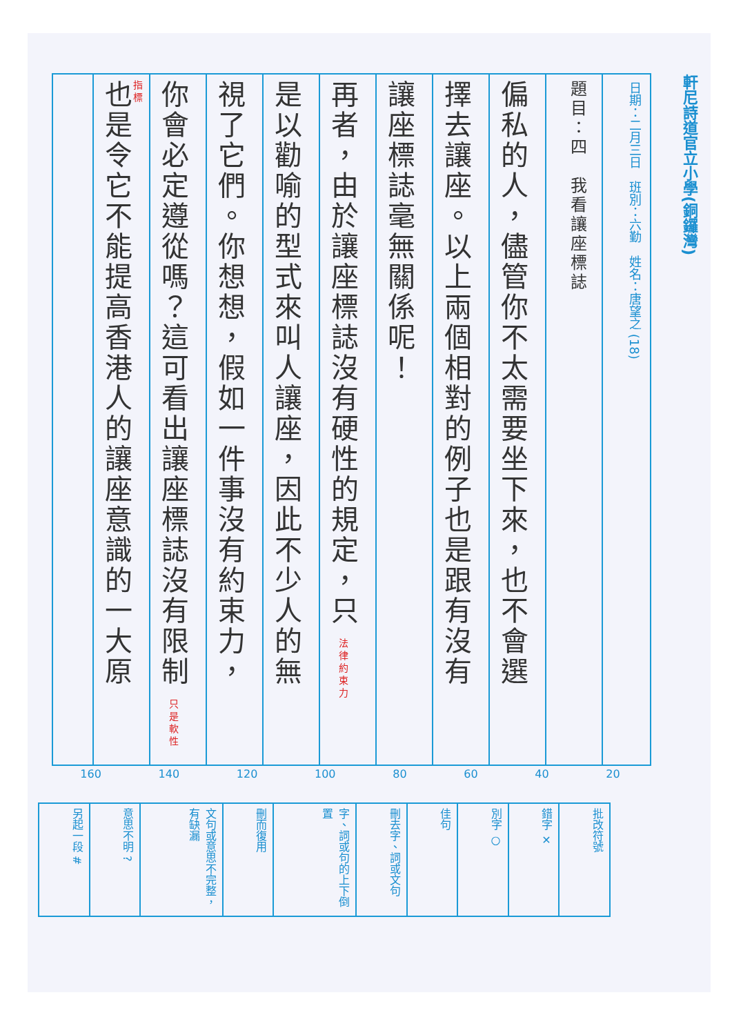軒尼詩道官立小學(銅鑼灣)
日期：二月三日　班別：六勤　姓名：唐望之 (18)
題目：四　我看讓座標誌
偏私的人，儘管你不太需要坐下來，也不會選
擇去讓座。以上兩個相對的例子也是跟有沒有
讓座標誌毫無關係呢！
再者，由於讓座標誌沒有硬性的規定，只 法律約束力
是以勸喻的型式來叫人讓座，因此不少人的無
視了它們。你想想，假如一件事沒有約束力，
你會必定遵從嗎？這可看出讓座標誌沒有限制 只是軟性指標
也是令它不能提高香港人的讓座意識的一大原
20 40 60 80 100 120 140 160
| 另起一段 # | 意思不明 ? | 文句或意思不完整，有缺漏 | 刪而復用 | 字、詞或句的上下倒置 | 刪去字、詞或文句 | 佳句 | 別字 ○ | 錯字 ✕ | 批改符號 |